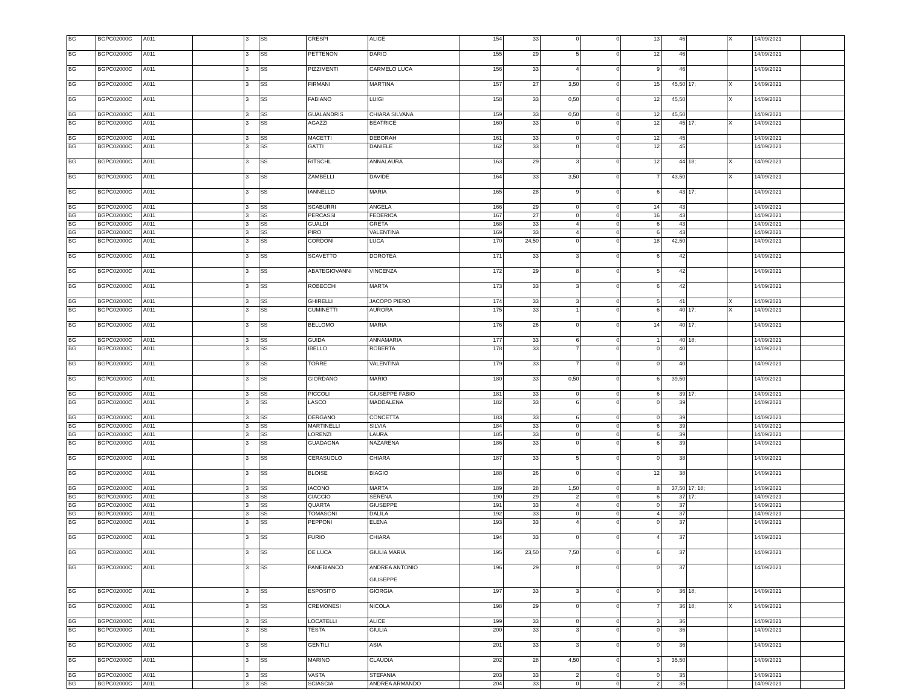| BG | BGPC02000C | A011 | | 3 | SS | CRESPI | ALICE | 154 | 33 | 0 | 0 | 13 | 46 | | X | 14/09/2021 | |
| BG | BGPC02000C | A011 | | 3 | SS | PETTENON | DARIO | 155 | 29 | 5 | 0 | 12 | 46 | | | 14/09/2021 | |
| BG | BGPC02000C | A011 | | 3 | SS | PIZZIMENTI | CARMELO LUCA | 156 | 33 | 4 | 0 | 9 | 46 | | | 14/09/2021 | |
| BG | BGPC02000C | A011 | | 3 | SS | FIRMANI | MARTINA | 157 | 27 | 3,50 | 0 | 15 | 45,50 | 17; | X | 14/09/2021 | |
| BG | BGPC02000C | A011 | | 3 | SS | FABIANO | LUIGI | 158 | 33 | 0,50 | 0 | 12 | 45,50 | | X | 14/09/2021 | |
| BG | BGPC02000C | A011 | | 3 | SS | GUALANDRIS | CHIARA SILVANA | 159 | 33 | 0,50 | 0 | 12 | 45,50 | | | 14/09/2021 | |
| BG | BGPC02000C | A011 | | 3 | SS | AGAZZI | BEATRICE | 160 | 33 | 0 | 0 | 12 | 45 | 17; | X | 14/09/2021 | |
| BG | BGPC02000C | A011 | | 3 | SS | MACETTI | DEBORAH | 161 | 33 | 0 | 0 | 12 | 45 | | | 14/09/2021 | |
| BG | BGPC02000C | A011 | | 3 | SS | GATTI | DANIELE | 162 | 33 | 0 | 0 | 12 | 45 | | | 14/09/2021 | |
| BG | BGPC02000C | A011 | | 3 | SS | RITSCHL | ANNALAURA | 163 | 29 | 3 | 0 | 12 | 44 | 18; | X | 14/09/2021 | |
| BG | BGPC02000C | A011 | | 3 | SS | ZAMBELLI | DAVIDE | 164 | 33 | 3,50 | 0 | 7 | 43,50 | | X | 14/09/2021 | |
| BG | BGPC02000C | A011 | | 3 | SS | IANNELLO | MARIA | 165 | 28 | 9 | 0 | 6 | 43 | 17; | | 14/09/2021 | |
| BG | BGPC02000C | A011 | | 3 | SS | SCABURRI | ANGELA | 166 | 29 | 0 | 0 | 14 | 43 | | | 14/09/2021 | |
| BG | BGPC02000C | A011 | | 3 | SS | PERCASSI | FEDERICA | 167 | 27 | 0 | 0 | 16 | 43 | | | 14/09/2021 | |
| BG | BGPC02000C | A011 | | 3 | SS | GUALDI | GRETA | 168 | 33 | 4 | 0 | 6 | 43 | | | 14/09/2021 | |
| BG | BGPC02000C | A011 | | 3 | SS | PIRO | VALENTINA | 169 | 33 | 4 | 0 | 6 | 43 | | | 14/09/2021 | |
| BG | BGPC02000C | A011 | | 3 | SS | CORDONI | LUCA | 170 | 24,50 | 0 | 0 | 18 | 42,50 | | | 14/09/2021 | |
| BG | BGPC02000C | A011 | | 3 | SS | SCAVETTO | DOROTEA | 171 | 33 | 3 | 0 | 6 | 42 | | | 14/09/2021 | |
| BG | BGPC02000C | A011 | | 3 | SS | ABATEGIOVANNI | VINCENZA | 172 | 29 | 8 | 0 | 5 | 42 | | | 14/09/2021 | |
| BG | BGPC02000C | A011 | | 3 | SS | ROBECCHI | MARTA | 173 | 33 | 3 | 0 | 6 | 42 | | | 14/09/2021 | |
| BG | BGPC02000C | A011 | | 3 | SS | GHIRELLI | JACOPO PIERO | 174 | 33 | 3 | 0 | 5 | 41 | | X | 14/09/2021 | |
| BG | BGPC02000C | A011 | | 3 | SS | CUMINETTI | AURORA | 175 | 33 | 1 | 0 | 6 | 40 | 17; | X | 14/09/2021 | |
| BG | BGPC02000C | A011 | | 3 | SS | BELLOMO | MARIA | 176 | 26 | 0 | 0 | 14 | 40 | 17; | | 14/09/2021 | |
| BG | BGPC02000C | A011 | | 3 | SS | GUIDA | ANNAMARIA | 177 | 33 | 6 | 0 | 1 | 40 | 18; | | 14/09/2021 | |
| BG | BGPC02000C | A011 | | 3 | SS | IBELLO | ROBERTA | 178 | 33 | 7 | 0 | 0 | 40 | | | 14/09/2021 | |
| BG | BGPC02000C | A011 | | 3 | SS | TORRE | VALENTINA | 179 | 33 | 7 | 0 | 0 | 40 | | | 14/09/2021 | |
| BG | BGPC02000C | A011 | | 3 | SS | GIORDANO | MARIO | 180 | 33 | 0,50 | 0 | 6 | 39,50 | | | 14/09/2021 | |
| BG | BGPC02000C | A011 | | 3 | SS | PICCOLI | GIUSEPPE FABIO | 181 | 33 | 0 | 0 | 6 | 39 | 17; | | 14/09/2021 | |
| BG | BGPC02000C | A011 | | 3 | SS | LASCO | MADDALENA | 182 | 33 | 6 | 0 | 0 | 39 | | | 14/09/2021 | |
| BG | BGPC02000C | A011 | | 3 | SS | DERGANO | CONCETTA | 183 | 33 | 6 | 0 | 0 | 39 | | | 14/09/2021 | |
| BG | BGPC02000C | A011 | | 3 | SS | MARTINELLI | SILVIA | 184 | 33 | 0 | 0 | 6 | 39 | | | 14/09/2021 | |
| BG | BGPC02000C | A011 | | 3 | SS | LORENZI | LAURA | 185 | 33 | 0 | 0 | 6 | 39 | | | 14/09/2021 | |
| BG | BGPC02000C | A011 | | 3 | SS | GUADAGNA | NAZARENA | 186 | 33 | 0 | 0 | 6 | 39 | | | 14/09/2021 | |
| BG | BGPC02000C | A011 | | 3 | SS | CERASUOLO | CHIARA | 187 | 33 | 5 | 0 | 0 | 38 | | | 14/09/2021 | |
| BG | BGPC02000C | A011 | | 3 | SS | BLOISE | BIAGIO | 188 | 26 | 0 | 0 | 12 | 38 | | | 14/09/2021 | |
| BG | BGPC02000C | A011 | | 3 | SS | IACONO | MARTA | 189 | 28 | 1,50 | 0 | 8 | 37,50 | 17; 18; | | 14/09/2021 | |
| BG | BGPC02000C | A011 | | 3 | SS | CIACCIO | SERENA | 190 | 29 | 2 | 0 | 6 | 37 | 17; | | 14/09/2021 | |
| BG | BGPC02000C | A011 | | 3 | SS | QUARTA | GIUSEPPE | 191 | 33 | 4 | 0 | 0 | 37 | | | 14/09/2021 | |
| BG | BGPC02000C | A011 | | 3 | SS | TOMASONI | DALILA | 192 | 33 | 0 | 0 | 4 | 37 | | | 14/09/2021 | |
| BG | BGPC02000C | A011 | | 3 | SS | PEPPONI | ELENA | 193 | 33 | 4 | 0 | 0 | 37 | | | 14/09/2021 | |
| BG | BGPC02000C | A011 | | 3 | SS | FURIO | CHIARA | 194 | 33 | 0 | 0 | 4 | 37 | | | 14/09/2021 | |
| BG | BGPC02000C | A011 | | 3 | SS | DE LUCA | GIULIA MARIA | 195 | 23,50 | 7,50 | 0 | 6 | 37 | | | 14/09/2021 | |
| BG | BGPC02000C | A011 | | 3 | SS | PANEBIANCO | ANDREA ANTONIO GIUSEPPE | 196 | 29 | 8 | 0 | 0 | 37 | | | 14/09/2021 | |
| BG | BGPC02000C | A011 | | 3 | SS | ESPOSITO | GIORGIA | 197 | 33 | 3 | 0 | 0 | 36 | 18; | | 14/09/2021 | |
| BG | BGPC02000C | A011 | | 3 | SS | CREMONESI | NICOLA | 198 | 29 | 0 | 0 | 7 | 36 | 18; | X | 14/09/2021 | |
| BG | BGPC02000C | A011 | | 3 | SS | LOCATELLI | ALICE | 199 | 33 | 0 | 0 | 3 | 36 | | | 14/09/2021 | |
| BG | BGPC02000C | A011 | | 3 | SS | TESTA | GIULIA | 200 | 33 | 3 | 0 | 0 | 36 | | | 14/09/2021 | |
| BG | BGPC02000C | A011 | | 3 | SS | GENTILI | ASIA | 201 | 33 | 3 | 0 | 0 | 36 | | | 14/09/2021 | |
| BG | BGPC02000C | A011 | | 3 | SS | MARINO | CLAUDIA | 202 | 28 | 4,50 | 0 | 3 | 35,50 | | | 14/09/2021 | |
| BG | BGPC02000C | A011 | | 3 | SS | VASTA | STEFANIA | 203 | 33 | 2 | 0 | 0 | 35 | | | 14/09/2021 | |
| BG | BGPC02000C | A011 | | 3 | SS | SCIASCIA | ANDREA ARMANDO | 204 | 33 | 0 | 0 | 2 | 35 | | | 14/09/2021 | |